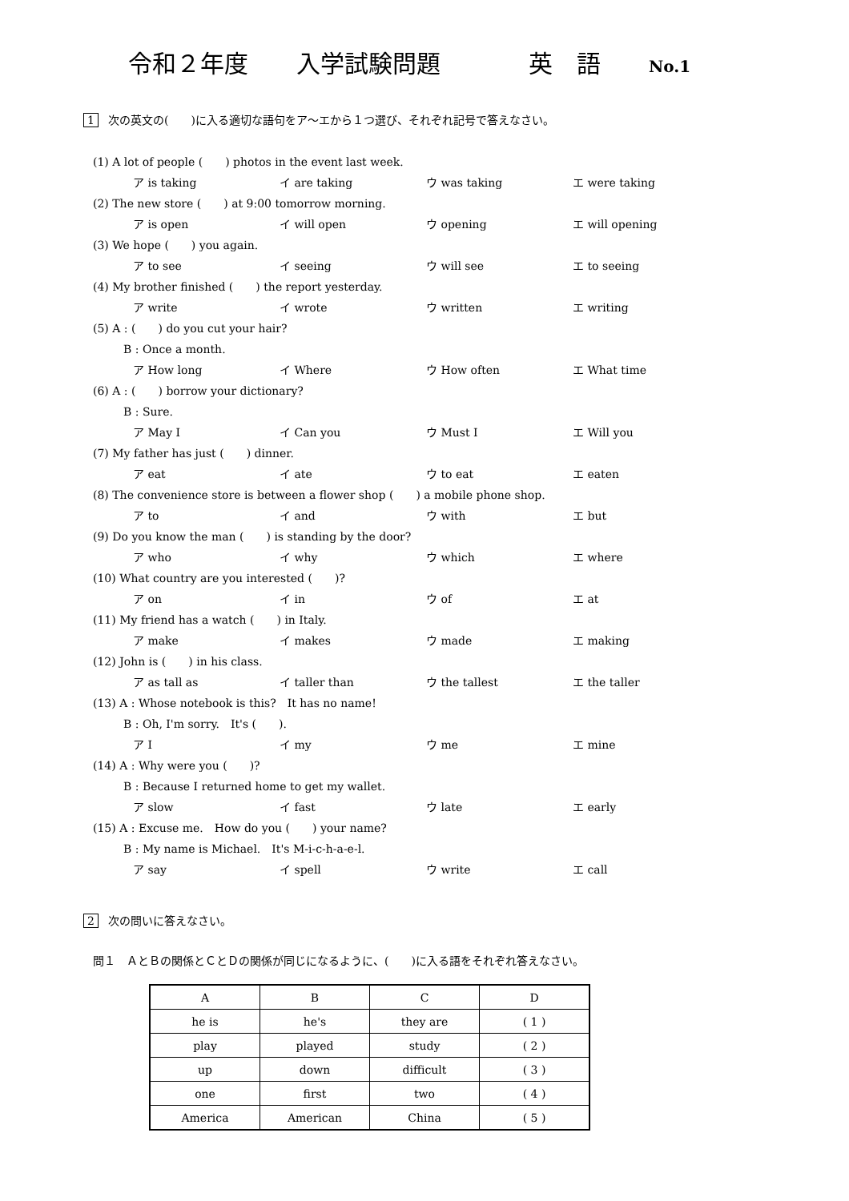令和２年度 入学試験問題 英　語 No.1
1 次の英文の(　　)に入る適切な語句をア～エから１つ選び、それぞれ記号で答えなさい。
(1) A lot of people (　　) photos in the event last week.
ア is taking イ are taking ウ was taking エ were taking
(2) The new store (　　) at 9:00 tomorrow morning.
ア is open イ will open ウ opening エ will opening
(3) We hope (　　) you again.
ア to see イ seeing ウ will see エ to seeing
(4) My brother finished (　　) the report yesterday.
ア write イ wrote ウ written エ writing
(5) A : (　　) do you cut your hair?
B : Once a month.
ア How long イ Where ウ How often エ What time
(6) A : (　　) borrow your dictionary?
B : Sure.
ア May I イ Can you ウ Must I エ Will you
(7) My father has just (　　) dinner.
ア eat イ ate ウ to eat エ eaten
(8) The convenience store is between a flower shop (　　) a mobile phone shop.
ア to イ and ウ with エ but
(9) Do you know the man (　　) is standing by the door?
ア who イ why ウ which エ where
(10) What country are you interested (　　)?
ア on イ in ウ of エ at
(11) My friend has a watch (　　) in Italy.
ア make イ makes ウ made エ making
(12) John is (　　) in his class.
ア as tall as イ taller than ウ the tallest エ the taller
(13) A : Whose notebook is this?　It has no name!
B : Oh, I'm sorry.　It's (　　).
ア I イ my ウ me エ mine
(14) A : Why were you (　　)?
B : Because I returned home to get my wallet.
ア slow イ fast ウ late エ early
(15) A : Excuse me.　How do you (　　) your name?
B : My name is Michael.　It's M-i-c-h-a-e-l.
ア say イ spell ウ write エ call
2 次の問いに答えなさい。
問１　ＡとＢの関係とＣとＤの関係が同じになるように、(　　)に入る語をそれぞれ答えなさい。
| A | B | C | D |
| he is | he's | they are | ( 1 ) |
| play | played | study | ( 2 ) |
| up | down | difficult | ( 3 ) |
| one | first | two | ( 4 ) |
| America | American | China | ( 5 ) |